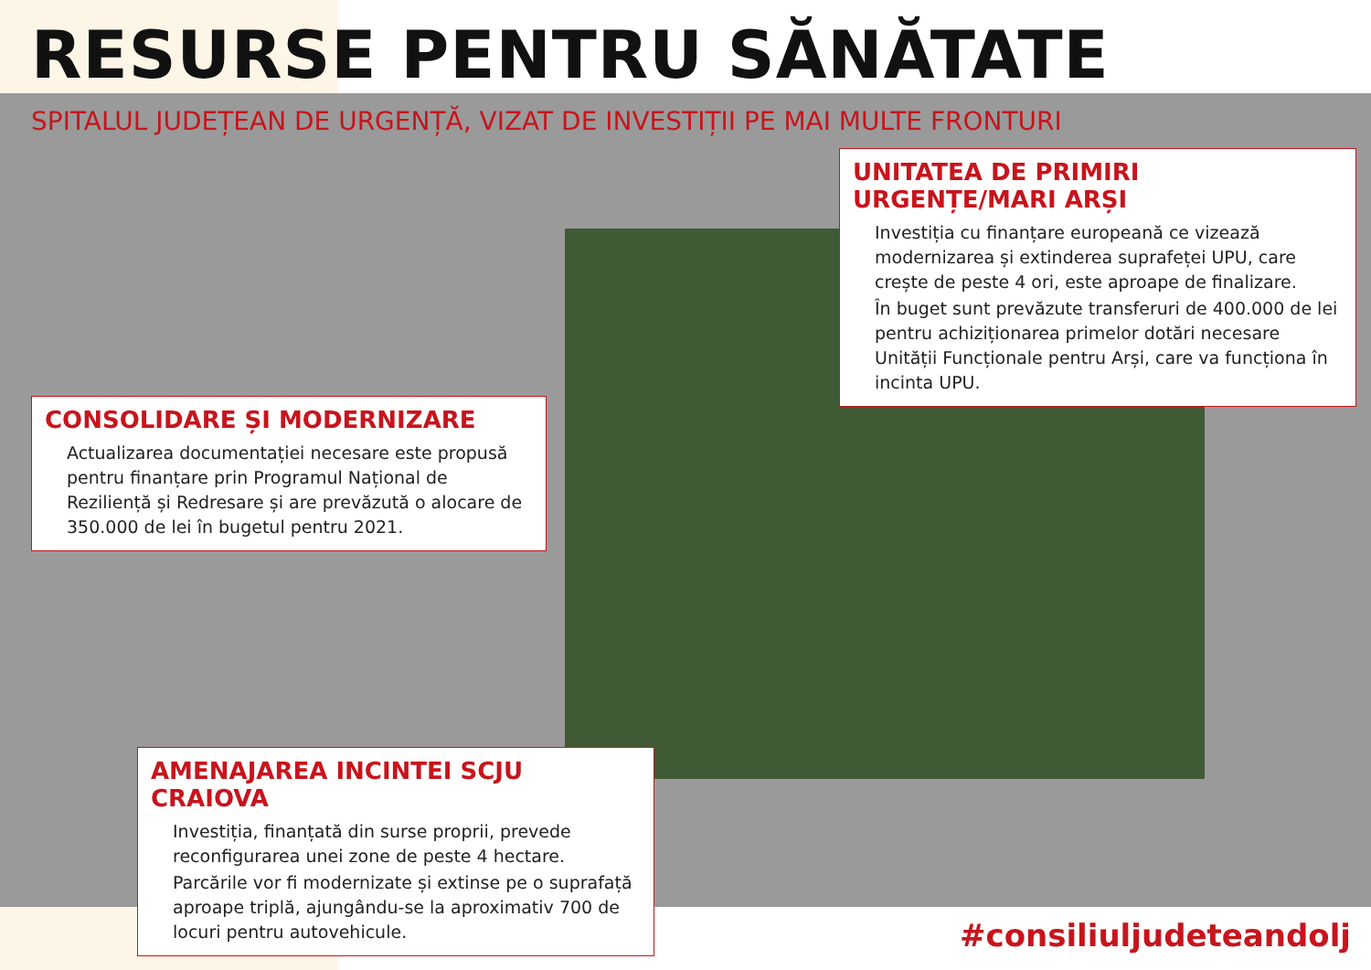RESURSE PENTRU SĂNĂTATE
SPITALUL JUDEȚEAN DE URGENȚĂ, VIZAT DE INVESTIȚII PE MAI MULTE FRONTURI
UNITATEA DE PRIMIRI URGENȚE/MARI ARȘI
Investiția cu finanțare europeană ce vizează modernizarea și extinderea suprafeței UPU, care crește de peste 4 ori, este aproape de finalizare.
În buget sunt prevăzute transferuri de 400.000 de lei pentru achiziționarea primelor dotări necesare Unității Funcționale pentru Arși, care va funcționa în incinta UPU.
CONSOLIDARE ȘI MODERNIZARE
Actualizarea documentației necesare este propusă pentru finanțare prin Programul Național de Reziliență și Redresare și are prevăzută o alocare de 350.000 de lei în bugetul pentru 2021.
AMENAJAREA INCINTEI SCJU CRAIOVA
Investiția, finanțată din surse proprii, prevede reconfigurarea unei zone de peste 4 hectare.
Parcările vor fi modernizate și extinse pe o suprafață aproape triplă, ajungându-se la aproximativ 700 de locuri pentru autovehicule.
#consiliuljudeteandolj